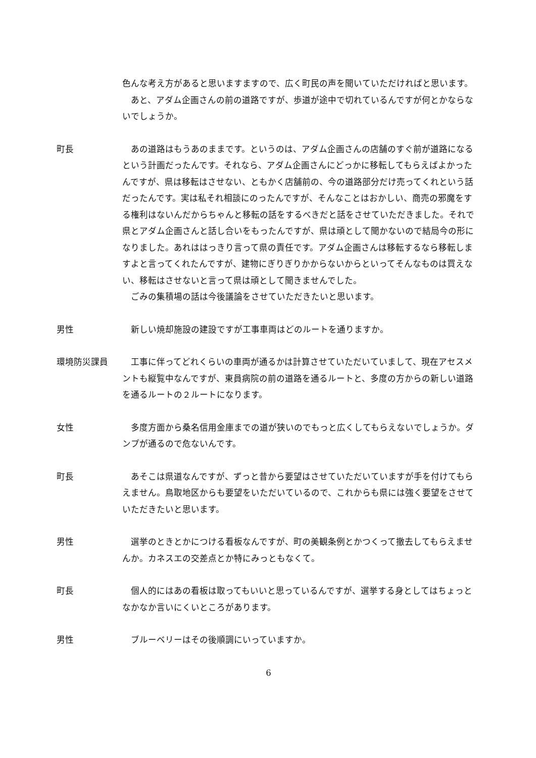色んな考え方があると思いますますので、広く町民の声を聞いていただければと思います。
あと、アダム企画さんの前の道路ですが、歩道が途中で切れているんですが何とかならないでしょうか。
町長 あの道路はもうあのままです。というのは、アダム企画さんの店舗のすぐ前が道路になるという計画だったんです。それなら、アダム企画さんにどっかに移転してもらえばよかったんですが、県は移転はさせない、ともかく店舗前の、今の道路部分だけ売ってくれという話だったんです。実は私それ相談にのったんですが、そんなことはおかしい、商売の邪魔をする権利はないんだからちゃんと移転の話をするべきだと話をさせていただきました。それで県とアダム企画さんと話し合いをもったんですが、県は頑として聞かないので結局今の形になりました。あれははっきり言って県の責任です。アダム企画さんは移転するなら移転しますよと言ってくれたんですが、建物にぎりぎりかからないからといってそんなものは買えない、移転はさせないと言って県は頑として聞きませんでした。
ごみの集積場の話は今後議論をさせていただきたいと思います。
男性 新しい焼却施設の建設ですが工事車両はどのルートを通りますか。
環境防災課員 工事に伴ってどれくらいの車両が通るかは計算させていただいていまして、現在アセスメントも縦覧中なんですが、東員病院の前の道路を通るルートと、多度の方からの新しい道路を通るルートの２ルートになります。
女性 多度方面から桑名信用金庫までの道が狭いのでもっと広くしてもらえないでしょうか。ダンプが通るので危ないんです。
町長 あそこは県道なんですが、ずっと昔から要望はさせていただいていますが手を付けてもらえません。鳥取地区からも要望をいただいているので、これからも県には強く要望をさせていただきたいと思います。
男性 選挙のときとかにつける看板なんですが、町の美観条例とかつくって撤去してもらえませんか。カネスエの交差点とか特にみっともなくて。
町長 個人的にはあの看板は取ってもいいと思っているんですが、選挙する身としてはちょっとなかなか言いにくいところがあります。
男性 ブルーベリーはその後順調にいっていますか。
6